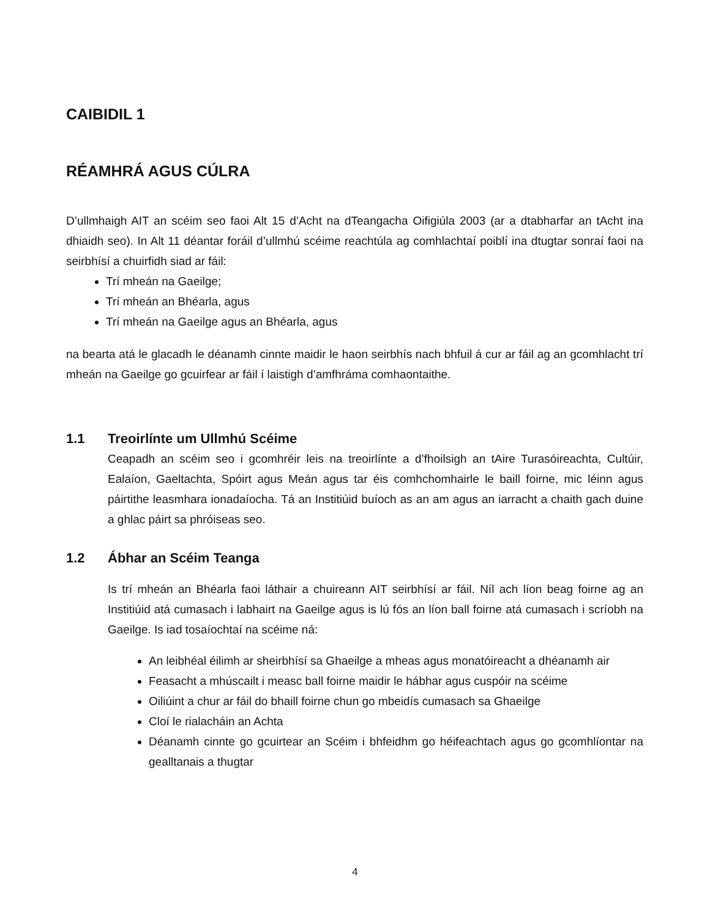CAIBIDIL 1
RÉAMHRÁ AGUS CÚLRA
D’ullmhaigh AIT an scéim seo faoi Alt 15 d’Acht na dTeangacha Oifigiúla 2003 (ar a dtabharfar an tAcht ina dhiaidh seo). In Alt 11 déantar foráil d’ullmhú scéime reachtúla ag comhlachtaí poiblí ina dtugtar sonraí faoi na seirbhísí a chuirfidh siad ar fáil:
Trí mheán na Gaeilge;
Trí mheán an Bhéarla, agus
Trí mheán na Gaeilge agus an Bhéarla, agus
na bearta atá le glacadh le déanamh cinnte maidir le haon seirbhís nach bhfuil á cur ar fáil ag an gcomhlacht trí mheán na Gaeilge go gcuirfear ar fáil í laistigh d’amfhráma comhaontaithe.
1.1 Treoirlínte um Ullmhú Scéime
Ceapadh an scéim seo i gcomhréir leis na treoirlínte a d’fhoilsigh an tAire Turasóireachta, Cultúir, Ealaíon, Gaeltachta, Spóirt agus Meán agus tar éis comhchomhairle le baill foirne, mic léinn agus páirtithe leasmhara ionadaíocha. Tá an Institiúid buíoch as an am agus an iarracht a chaith gach duine a ghlac páirt sa phróiseas seo.
1.2 Ábhar an Scéim Teanga
Is trí mheán an Bhéarla faoi láthair a chuireann AIT seirbhísí ar fáil. Níl ach líon beag foirne ag an Institiúid atá cumasach i labhairt na Gaeilge agus is lú fós an líon ball foirne atá cumasach i scríobh na Gaeilge. Is iad tosaíochtaí na scéime ná:
An leibhéal éilimh ar sheirbhísí sa Ghaeilge a mheas agus monatóireacht a dhéanamh air
Feasacht a mhúscailt i measc ball foirne maidir le hábhar agus cuspóir na scéime
Oiliúint a chur ar fáil do bhaill foirne chun go mbeidís cumasach sa Ghaeilge
Cloí le rialacháin an Achta
Déanamh cinnte go gcuirtear an Scéim i bhfeidhm go héifeachtach agus go gcomhlíontar na gealltanais a thugtar
4